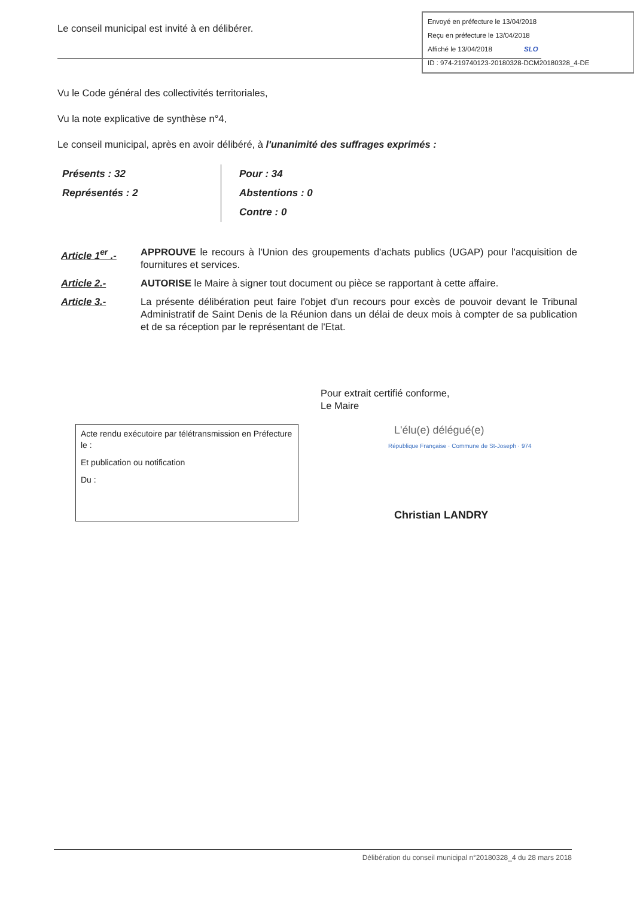Envoyé en préfecture le 13/04/2018
Reçu en préfecture le 13/04/2018
Affiché le 13/04/2018 SLO
ID : 974-219740123-20180328-DCM20180328_4-DE
Le conseil municipal est invité à en délibérer.
Vu le Code général des collectivités territoriales,
Vu la note explicative de synthèse n°4,
Le conseil municipal, après en avoir délibéré, à l'unanimité des suffrages exprimés :
Présents : 32
Représentés : 2
Pour : 34
Abstentions : 0
Contre : 0
Article 1<sup>er</sup> .-
APPROUVE le recours à l'Union des groupements d'achats publics (UGAP) pour l'acquisition de fournitures et services.
Article 2.- AUTORISE le Maire à signer tout document ou pièce se rapportant à cette affaire.
Article 3.- La présente délibération peut faire l'objet d'un recours pour excès de pouvoir devant le Tribunal Administratif de Saint Denis de la Réunion dans un délai de deux mois à compter de sa publication et de sa réception par le représentant de l'Etat.
Pour extrait certifié conforme,
Le Maire
Acte rendu exécutoire par télétransmission en Préfecture le :
Et publication ou notification
Du :
L'élu(e) délégué(e)
République Française · Commune de St-Joseph · 974
Christian LANDRY
Délibération du conseil municipal n°20180328_4 du 28 mars 2018